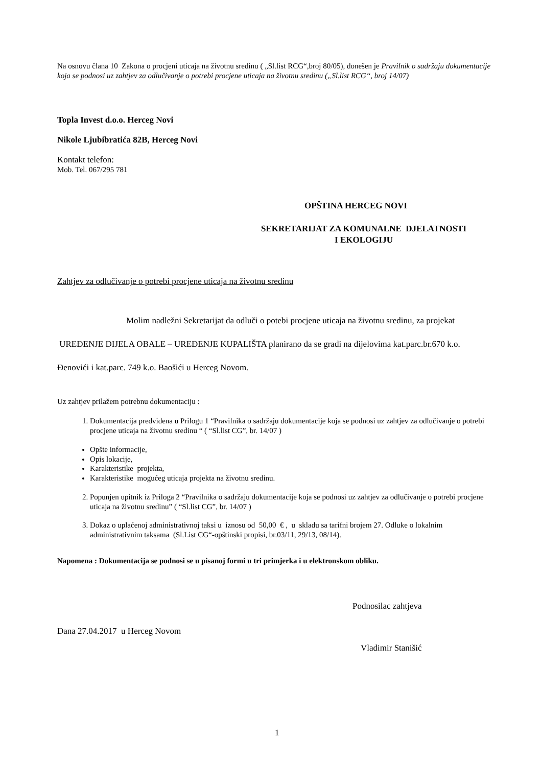Na osnovu člana 10 Zakona o procjeni uticaja na životnu sredinu ( „Sl.list RCG“,broj 80/05), donešen je Pravilnik o sadržaju dokumentacije koja se podnosi uz zahtjev za odlučivanje o potrebi procjene uticaja na životnu sredinu („Sl.list RCG“, broj 14/07)
Topla Invest d.o.o. Herceg Novi
Nikole Ljubibratića 82B, Herceg Novi
Kontakt telefon:
Mob. Tel. 067/295 781
OPŠTINA HERCEG NOVI
SEKRETARIJAT ZA KOMUNALNE DJELATNOSTI
I EKOLOGIJU
Zahtjev za odlučivanje o potrebi procjene uticaja na životnu sredinu
Molim nadležni Sekretarijat da odluči o potebi procjene uticaja na životnu sredinu, za projekat UREĐENJE DIJELA OBALE – UREĐENJE KUPALIŠTA planirano da se gradi na dijelovima kat.parc.br.670 k.o. Đenovići i kat.parc. 749 k.o. Baošići u Herceg Novom.
Uz zahtjev prilažem potrebnu dokumentaciju :
1. Dokumentacija predviđena u Prilogu 1 “Pravilnika o sadržaju dokumentacije koja se podnosi uz zahtjev za odlučivanje o potrebi procjene uticaja na životnu sredinu “ ( “Sl.list CG”, br. 14/07 )
Opšte informacije,
Opis lokacije,
Karakteristike projekta,
Karakteristike mogućeg uticaja projekta na životnu sredinu.
2. Popunjen upitnik iz Priloga 2 “Pravilnika o sadržaju dokumentacije koja se podnosi uz zahtjev za odlučivanje o potrebi procjene uticaja na životnu sredinu” ( “Sl.list CG”, br. 14/07 )
3. Dokaz o uplaćenoj administrativnoj taksi u iznosu od 50,00 € , u skladu sa tarifni brojem 27. Odluke o lokalnim administrativnim taksama (Sl.List CG“-opštinski propisi, br.03/11, 29/13, 08/14).
Napomena : Dokumentacija se podnosi se u pisanoj formi u tri primjerka i u elektronskom obliku.
Podnosilac zahtjeva
Dana 27.04.2017 u Herceg Novom
Vladimir Stanišić
1